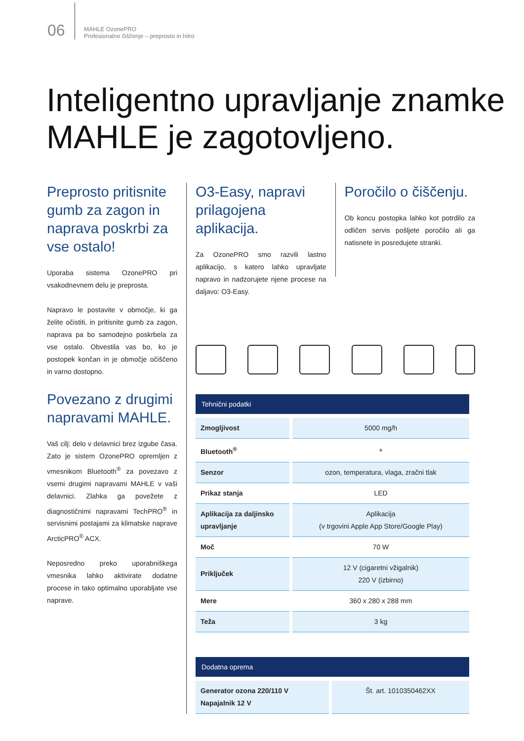06
MAHLE OzonePRO
Profesionalno čiščenje – preprosto in hitro
Inteligentno upravljanje znamke
MAHLE je zagotovljeno.
Preprosto pritisnite gumb za zagon in naprava poskrbi za vse ostalo!
Uporaba sistema OzonePRO pri vsakodnevnem delu je preprosta.
Napravo le postavite v območje, ki ga želite očistiti, in pritisnite gumb za zagon, naprava pa bo samodejno poskrbela za vse ostalo. Obvestila vas bo, ko je postopek končan in je območje očiščeno in varno dostopno.
Povezano z drugimi napravami MAHLE.
Vaš cilj: delo v delavnici brez izgube časa. Zato je sistem OzonePRO opremljen z vmesnikom Bluetooth<sup>®</sup> za povezavo z vsemi drugimi napravami MAHLE v vaši delavnici. Zlahka ga povežete z diagnostičnimi napravami TechPRO<sup>®</sup> in servisnimi postajami za klimatske naprave ArcticPRO<sup>®</sup> ACX.
Neposredno preko uporabniškega vmesnika lahko aktivirate dodatne procese in tako optimalno uporabljate vse naprave.
O3-Easy, napravi prilagojena aplikacija.
Za OzonePRO smo razvili lastno aplikacijo, s katero lahko upravljate napravo in nadzorujete njene procese na daljavo: O3-Easy.
Poročilo o čiščenju.
Ob koncu postopka lahko kot potrdilo za odličen servis pošljete poročilo ali ga natisnete in posredujete stranki.
| Tehnični podatki | |
| --- | --- |
| Zmogljivost | 5000 mg/h |
| Bluetooth<sup>®</sup> | + |
| Senzor | ozon, temperatura, vlaga, zračni tlak |
| Prikaz stanja | LED |
| Aplikacija za daljinsko upravljanje | Aplikacija (v trgovini Apple App Store/Google Play) |
| Moč | 70 W |
| Priključek | 12 V (cigaretni vžigalnik) 220 V (izbirno) |
| Mere | 360 x 280 x 288 mm |
| Teža | 3 kg |
| Dodatna oprema | |
| --- | --- |
| Generator ozona 220/110 V Napajalnik 12 V | Št. art. 1010350462XX |